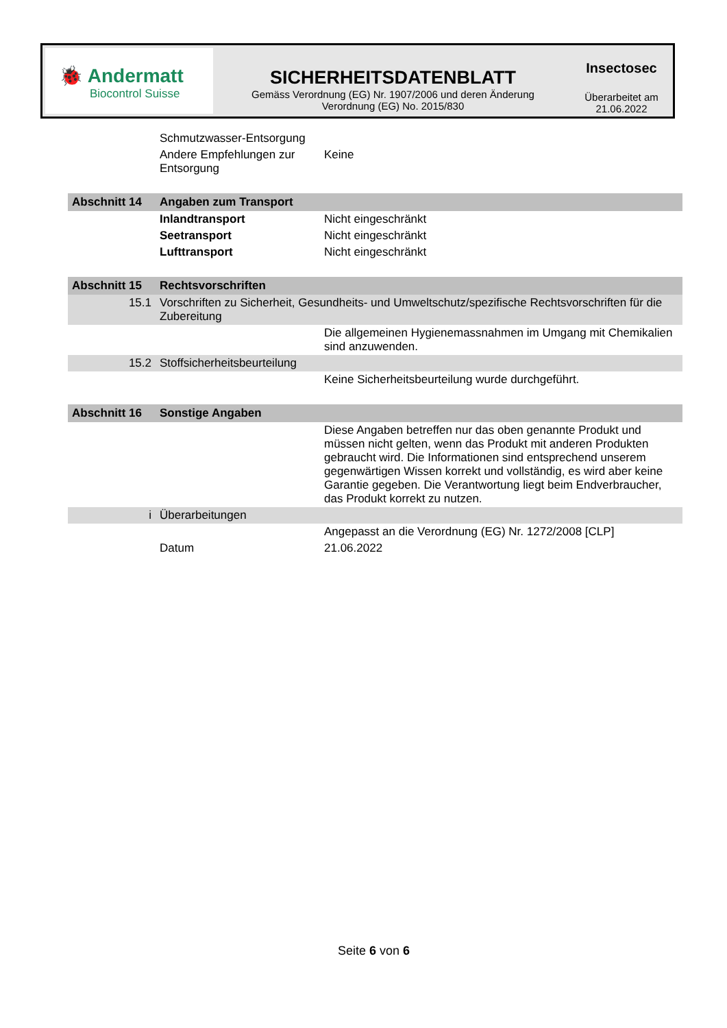🐞 Andermatt
Biocontrol Suisse
SICHERHEITSDATENBLATT
Gemäss Verordnung (EG) Nr. 1907/2006 und deren Änderung
Verordnung (EG) No. 2015/830
Insectosec
Überarbeitet am
21.06.2022
| | Schmutzwasser-Entsorgung | |
| | Andere Empfehlungen zur Entsorgung | Keine |
| Abschnitt 14 | Angaben zum Transport | |
| | Inlandtransport | Nicht eingeschränkt |
| | Seetransport | Nicht eingeschränkt |
| | Lufttransport | Nicht eingeschränkt |
| Abschnitt 15 | Rechtsvorschriften | |
| 15.1 | Vorschriften zu Sicherheit, Gesundheits- und Umweltschutz/spezifische Rechtsvorschriften für die Zubereitung | |
| | | Die allgemeinen Hygienemassnahmen im Umgang mit Chemikalien sind anzuwenden. |
| 15.2 | Stoffsicherheitsbeurteilung | |
| | | Keine Sicherheitsbeurteilung wurde durchgeführt. |
| Abschnitt 16 | Sonstige Angaben | |
| | | Diese Angaben betreffen nur das oben genannte Produkt und müssen nicht gelten, wenn das Produkt mit anderen Produkten gebraucht wird. Die Informationen sind entsprechend unserem gegenwärtigen Wissen korrekt und vollständig, es wird aber keine Garantie gegeben. Die Verantwortung liegt beim Endverbraucher, das Produkt korrekt zu nutzen. |
| i | Überarbeitungen | |
| | | Angepasst an die Verordnung (EG) Nr. 1272/2008 [CLP] |
| | Datum | 21.06.2022 |
Seite 6 von 6